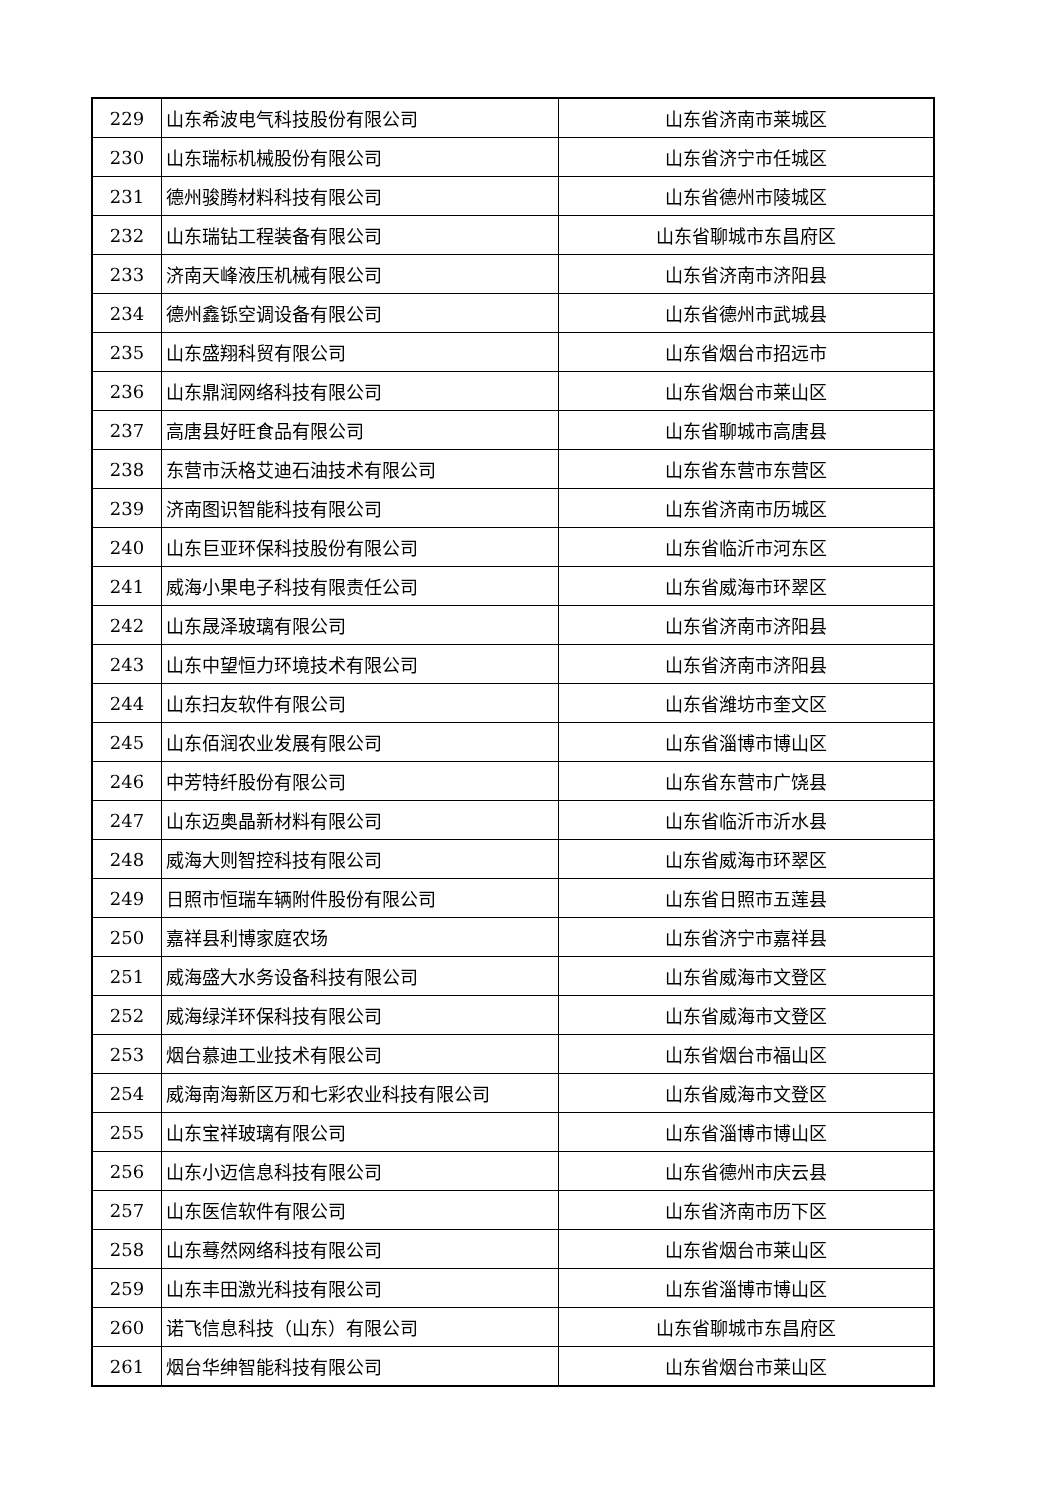| 229 | 山东希波电气科技股份有限公司 | 山东省济南市莱城区 |
| 230 | 山东瑞标机械股份有限公司 | 山东省济宁市任城区 |
| 231 | 德州骏腾材料科技有限公司 | 山东省德州市陵城区 |
| 232 | 山东瑞钻工程装备有限公司 | 山东省聊城市东昌府区 |
| 233 | 济南天峰液压机械有限公司 | 山东省济南市济阳县 |
| 234 | 德州鑫铄空调设备有限公司 | 山东省德州市武城县 |
| 235 | 山东盛翔科贸有限公司 | 山东省烟台市招远市 |
| 236 | 山东鼎润网络科技有限公司 | 山东省烟台市莱山区 |
| 237 | 高唐县好旺食品有限公司 | 山东省聊城市高唐县 |
| 238 | 东营市沃格艾迪石油技术有限公司 | 山东省东营市东营区 |
| 239 | 济南图识智能科技有限公司 | 山东省济南市历城区 |
| 240 | 山东巨亚环保科技股份有限公司 | 山东省临沂市河东区 |
| 241 | 威海小果电子科技有限责任公司 | 山东省威海市环翠区 |
| 242 | 山东晟泽玻璃有限公司 | 山东省济南市济阳县 |
| 243 | 山东中望恒力环境技术有限公司 | 山东省济南市济阳县 |
| 244 | 山东扫友软件有限公司 | 山东省潍坊市奎文区 |
| 245 | 山东佰润农业发展有限公司 | 山东省淄博市博山区 |
| 246 | 中芳特纤股份有限公司 | 山东省东营市广饶县 |
| 247 | 山东迈奥晶新材料有限公司 | 山东省临沂市沂水县 |
| 248 | 威海大则智控科技有限公司 | 山东省威海市环翠区 |
| 249 | 日照市恒瑞车辆附件股份有限公司 | 山东省日照市五莲县 |
| 250 | 嘉祥县利博家庭农场 | 山东省济宁市嘉祥县 |
| 251 | 威海盛大水务设备科技有限公司 | 山东省威海市文登区 |
| 252 | 威海绿洋环保科技有限公司 | 山东省威海市文登区 |
| 253 | 烟台慕迪工业技术有限公司 | 山东省烟台市福山区 |
| 254 | 威海南海新区万和七彩农业科技有限公司 | 山东省威海市文登区 |
| 255 | 山东宝祥玻璃有限公司 | 山东省淄博市博山区 |
| 256 | 山东小迈信息科技有限公司 | 山东省德州市庆云县 |
| 257 | 山东医信软件有限公司 | 山东省济南市历下区 |
| 258 | 山东蓦然网络科技有限公司 | 山东省烟台市莱山区 |
| 259 | 山东丰田激光科技有限公司 | 山东省淄博市博山区 |
| 260 | 诺飞信息科技（山东）有限公司 | 山东省聊城市东昌府区 |
| 261 | 烟台华绅智能科技有限公司 | 山东省烟台市莱山区 |